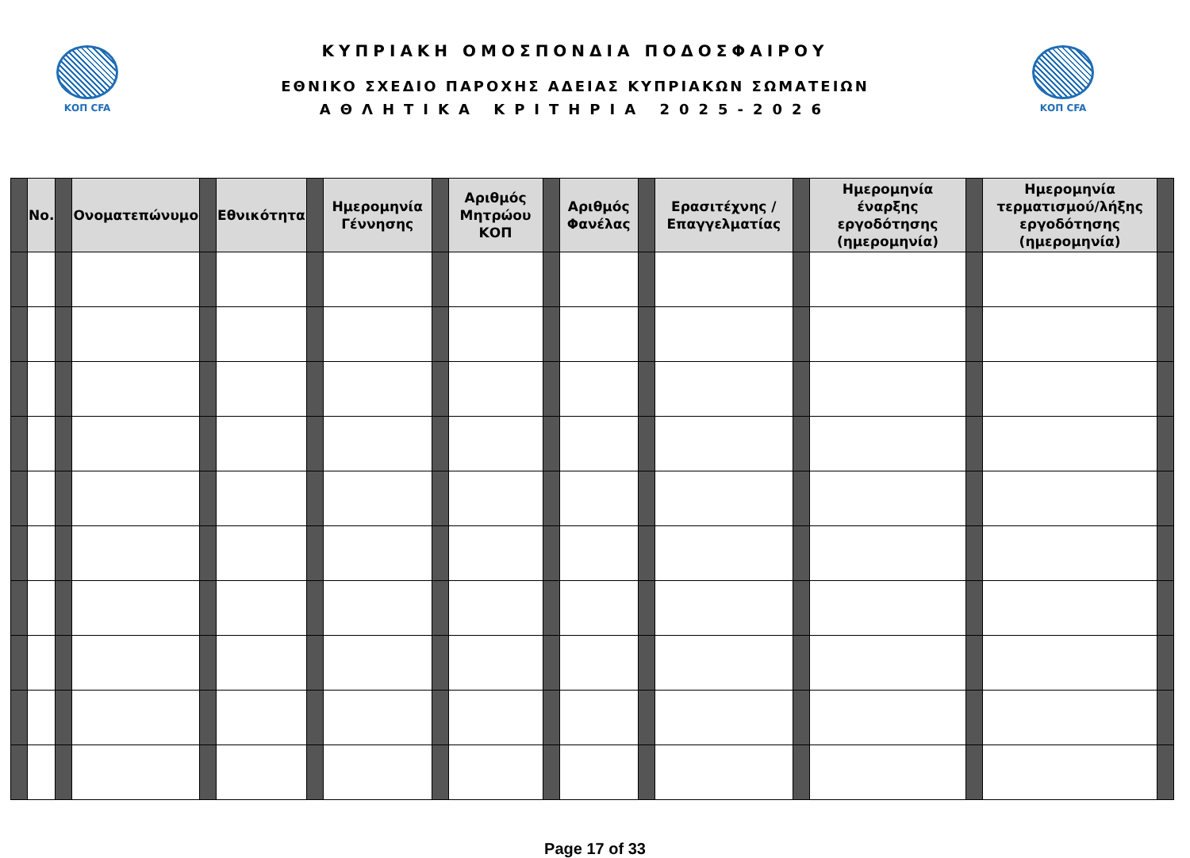ΚΟΠ CFA
ΚΥΠΡΙΑΚΗ ΟΜΟΣΠΟΝΔΙΑ ΠΟΔΟΣΦΑΙΡΟΥ
ΕΘΝΙΚΟ ΣΧΕΔΙΟ ΠΑΡΟΧΗΣ ΑΔΕΙΑΣ ΚΥΠΡΙΑΚΩΝ ΣΩΜΑΤΕΙΩΝ
ΑΘΛΗΤΙΚΑ ΚΡΙΤΗΡΙΑ 2025-2026
ΚΟΠ CFA
| | No. | | Ονοματεπώνυμο | | Εθνικότητα | | Ημερομηνία Γέννησης | | Αριθμός Μητρώου ΚΟΠ | | Αριθμός Φανέλας | | Ερασιτέχνης / Επαγγελματίας | | Ημερομηνία έναρξης εργοδότησης (ημερομηνία) | | Ημερομηνία τερματισμού/λήξης εργοδότησης (ημερομηνία) | |
| --- | --- | --- | --- | --- | --- | --- | --- | --- | --- | --- | --- | --- | --- | --- | --- | --- | --- | --- |
Page 17 of 33